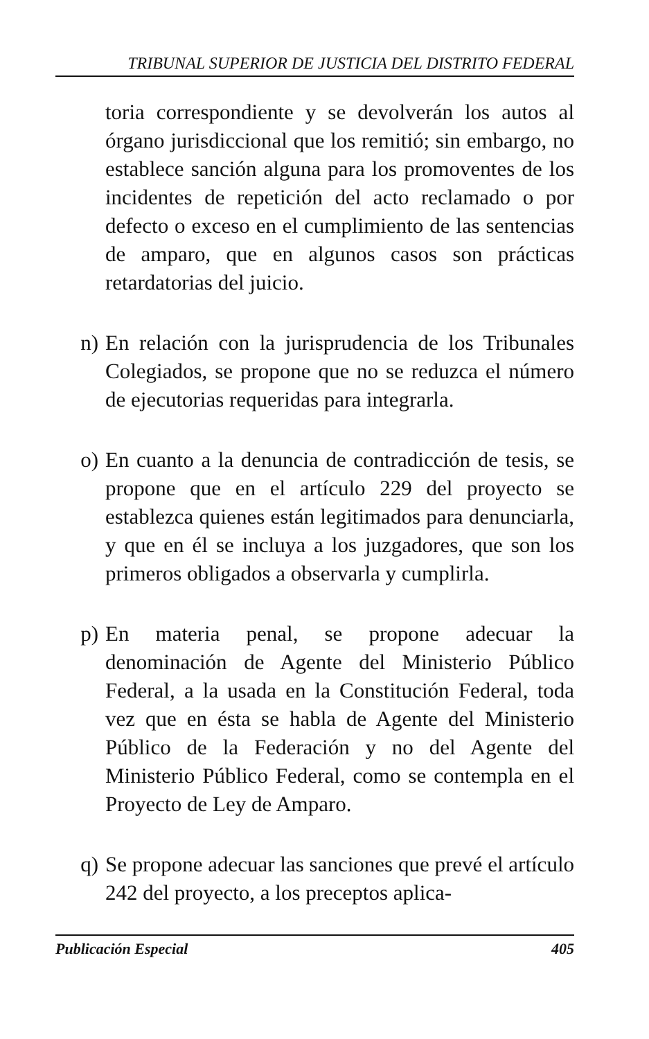TRIBUNAL SUPERIOR DE JUSTICIA DEL DISTRITO FEDERAL
toria correspondiente y se devolverán los autos al órgano jurisdiccional que los remitió; sin embargo, no establece sanción alguna para los promoventes de los incidentes de repetición del acto reclamado o por defecto o exceso en el cumplimiento de las sentencias de amparo, que en algunos casos son prácticas retardatorias del juicio.
n) En relación con la jurisprudencia de los Tribunales Colegiados, se propone que no se reduzca el número de ejecutorias requeridas para integrarla.
o) En cuanto a la denuncia de contradicción de tesis, se propone que en el artículo 229 del proyecto se establezca quienes están legitimados para denunciarla, y que en él se incluya a los juzgadores, que son los primeros obligados a observarla y cumplirla.
p) En materia penal, se propone adecuar la denominación de Agente del Ministerio Público Federal, a la usada en la Constitución Federal, toda vez que en ésta se habla de Agente del Ministerio Público de la Federación y no del Agente del Ministerio Público Federal, como se contempla en el Proyecto de Ley de Amparo.
q) Se propone adecuar las sanciones que prevé el artículo 242 del proyecto, a los preceptos aplica-
Publicación Especial 405